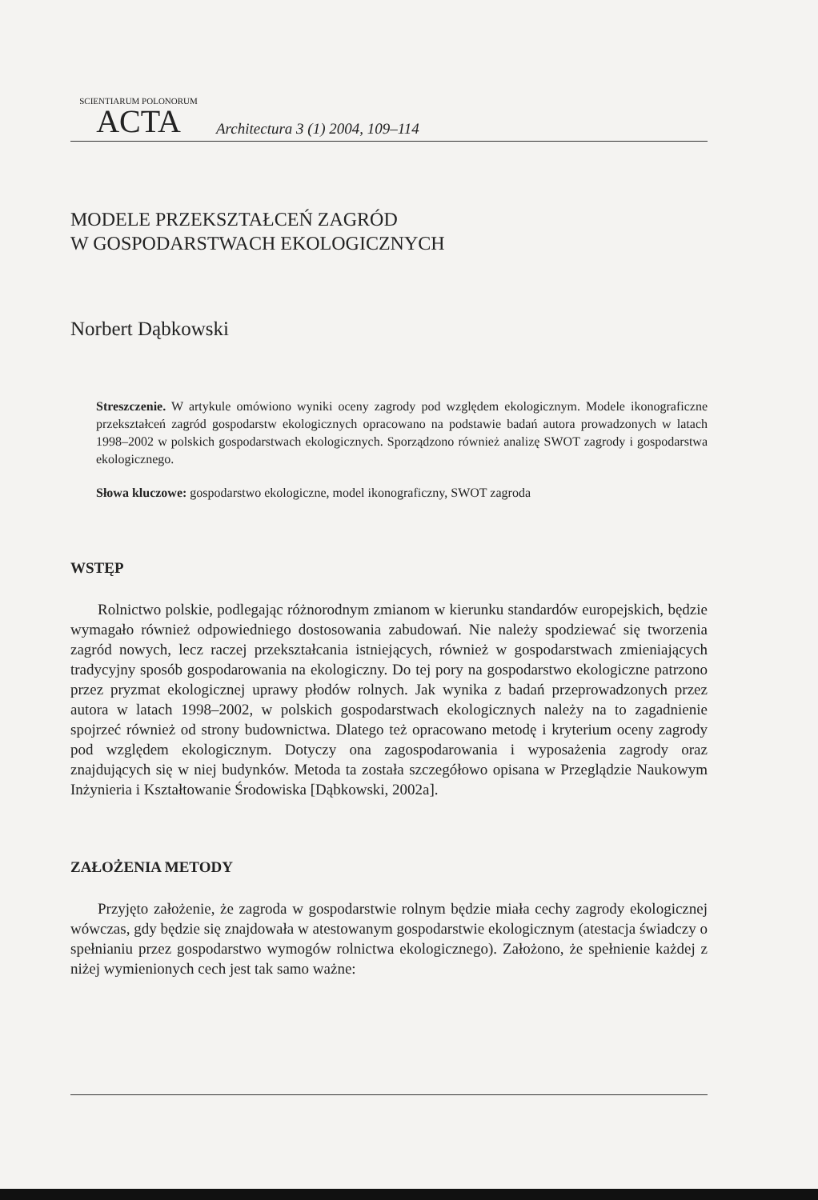SCIENTIARUM POLONORUM
ACTA
Architectura 3 (1) 2004, 109–114
MODELE PRZEKSZTAŁCEŃ ZAGRÓD
W GOSPODARSTWACH EKOLOGICZNYCH
Norbert Dąbkowski
Streszczenie. W artykule omówiono wyniki oceny zagrody pod względem ekologicznym. Modele ikonograficzne przekształceń zagród gospodarstw ekologicznych opracowano na podstawie badań autora prowadzonych w latach 1998–2002 w polskich gospodarstwach ekologicznych. Sporządzono również analizę SWOT zagrody i gospodarstwa ekologicznego.
Słowa kluczowe: gospodarstwo ekologiczne, model ikonograficzny, SWOT zagroda
WSTĘP
Rolnictwo polskie, podlegając różnorodnym zmianom w kierunku standardów europejskich, będzie wymagało również odpowiedniego dostosowania zabudowań. Nie należy spodziewać się tworzenia zagród nowych, lecz raczej przekształcania istniejących, również w gospodarstwach zmieniających tradycyjny sposób gospodarowania na ekologiczny. Do tej pory na gospodarstwo ekologiczne patrzono przez pryzmat ekologicznej uprawy płodów rolnych. Jak wynika z badań przeprowadzonych przez autora w latach 1998–2002, w polskich gospodarstwach ekologicznych należy na to zagadnienie spojrzeć również od strony budownictwa. Dlatego też opracowano metodę i kryterium oceny zagrody pod względem ekologicznym. Dotyczy ona zagospodarowania i wyposażenia zagrody oraz znajdujących się w niej budynków. Metoda ta została szczegółowo opisana w Przeglądzie Naukowym Inżynieria i Kształtowanie Środowiska [Dąbkowski, 2002a].
ZAŁOŻENIA METODY
Przyjęto założenie, że zagroda w gospodarstwie rolnym będzie miała cechy zagrody ekologicznej wówczas, gdy będzie się znajdowała w atestowanym gospodarstwie ekologicznym (atestacja świadczy o spełnianiu przez gospodarstwo wymogów rolnictwa ekologicznego). Założono, że spełnienie każdej z niżej wymienionych cech jest tak samo ważne: